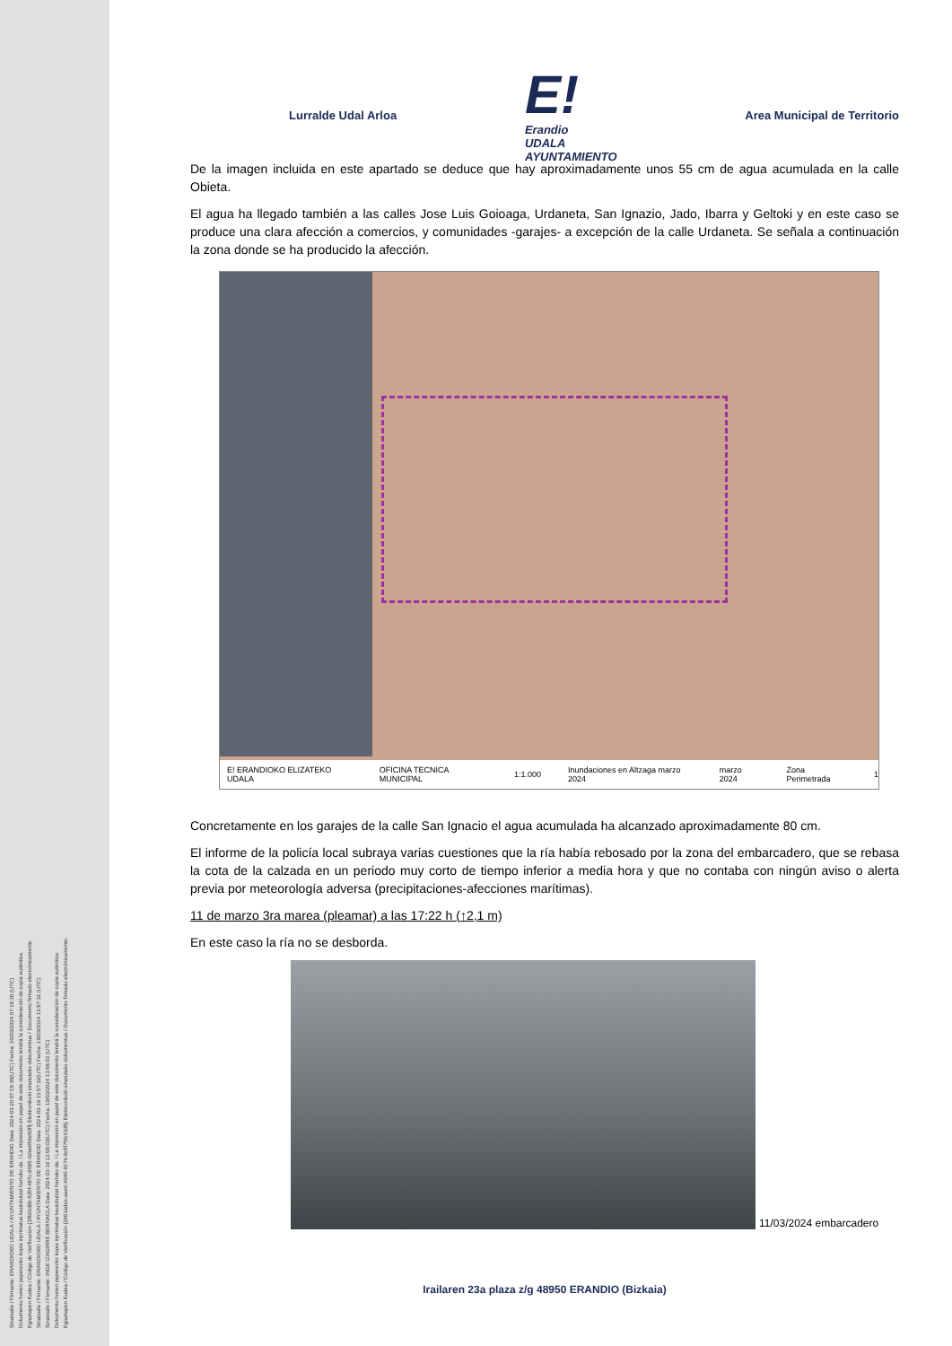Sinatzaile / Firmante: ERANDIOKO UDALA / AYUNTAMIENTO DE ERANDIO Data: 2024-03-20 07:18:30(UTC) Fecha: 20/03/2024 07:18:30 (UTC)
Dokumentu honen paperezko kopia inprimatua kautotutzat hartuko da. / La impresión en papel de este documento tendrá la consideración de copia auténtica.
Egiaztapen Kodea / Código de Verificación {1f826d0b-535f-487c-9685-62be054e50ff} Elektronikoki sinatutako dokumentua / Documento firmado electrónicamente.
Sinatzaile / Firmante: ERANDIOKO UDALA / AYUNTAMIENTO DE ERANDIO Data: 2024-03-19 13:57:32(UTC) Fecha: 19/03/2024 13:57:32 (UTC)
Sinatzaile / Firmante: INGE IZAGIRRE BERNAOLA Data: 2024-03-19 13:58:03(UTC) Fecha: 19/03/2024 13:58:03 (UTC)
Dokumentu honen paperezko kopia inprimatua kautotutzat hartuko da. / La impresión en papel de este documento tendrá la consideración de copia auténtica.
Egiaztapen Kodea / Código de Verificación {2b51adce-aae6-4940-9176-8c5f75fc63d5} Elektronikoki sinatutako dokumentua / Documento firmado electrónicamente.
Lurralde Udal Arloa
E!
Erandio
UDALA
AYUNTAMIENTO
Area Municipal de Territorio
De la imagen incluida en este apartado se deduce que hay aproximadamente unos 55 cm de agua acumulada en la calle Obieta.
El agua ha llegado también a las calles Jose Luis Goioaga, Urdaneta, San Ignazio, Jado, Ibarra y Geltoki y en este caso se produce una clara afección a comercios, y comunidades -garajes- a excepción de la calle Urdaneta. Se señala a continuación la zona donde se ha producido la afección.
E! ERANDIOKO ELIZATEKO UDALA OFICINA TECNICA MUNICIPAL 1:1.000 Inundaciones en Altzaga marzo 2024 marzo 2024 Zona Perimetrada 1
Concretamente en los garajes de la calle San Ignacio el agua acumulada ha alcanzado aproximadamente 80 cm.
El informe de la policía local subraya varias cuestiones que la ría había rebosado por la zona del embarcadero, que se rebasa la cota de la calzada en un periodo muy corto de tiempo inferior a media hora y que no contaba con ningún aviso o alerta previa por meteorología adversa (precipitaciones-afecciones marítimas).
11 de marzo 3ra marea (pleamar) a las 17:22 h (↑2,1 m)
En este caso la ría no se desborda.
11/03/2024 embarcadero
Irailaren 23a plaza z/g 48950 ERANDIO (Bizkaia)